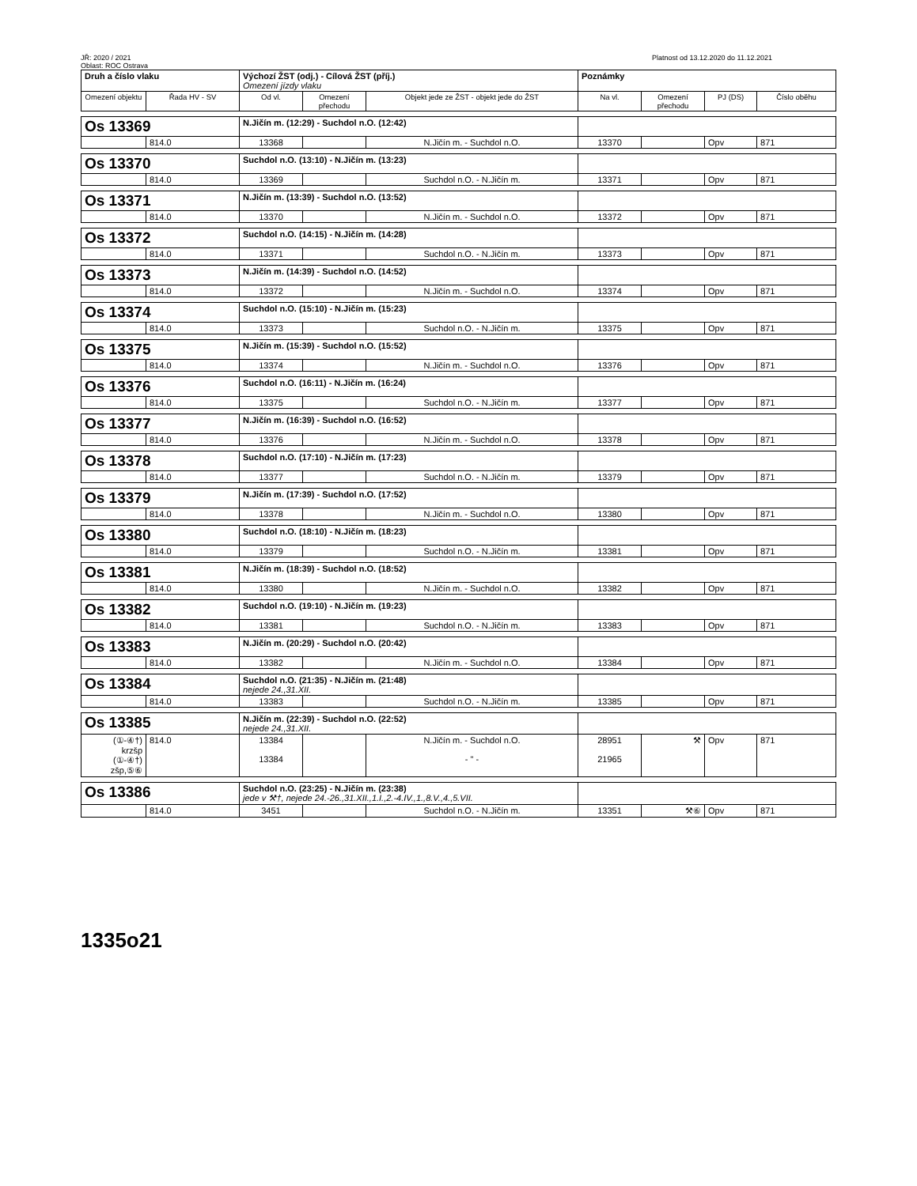JŘ: 2020 / 2021 Platnost od 13.12.2020 do 11.12.2021
Oblast: ROC Ostrava
| Druh a číslo vlaku | | Výchozí ŽST (odj.) - Cílová ŽST (příj.) Omezení jízdy vlaku | | | Poznámky | | | |
| --- | --- | --- | --- | --- | --- | --- | --- | --- |
| Omezení objektu | Řada HV - SV | Od vl. | Omezení přechodu | Objekt jede ze ŽST - objekt jede do ŽST | Na vl. | Omezení přechodu | PJ (DS) | Číslo oběhu |
| Os 13369 | | N.Jičín m. (12:29) - Suchdol n.O. (12:42) | | | | | | |
| | 814.0 | 13368 | | N.Jičín m. - Suchdol n.O. | 13370 | | Opv | 871 |
| Os 13370 | | Suchdol n.O. (13:10) - N.Jičín m. (13:23) | | | | | | |
| | 814.0 | 13369 | | Suchdol n.O. - N.Jičín m. | 13371 | | Opv | 871 |
| Os 13371 | | N.Jičín m. (13:39) - Suchdol n.O. (13:52) | | | | | | |
| | 814.0 | 13370 | | N.Jičín m. - Suchdol n.O. | 13372 | | Opv | 871 |
| Os 13372 | | Suchdol n.O. (14:15) - N.Jičín m. (14:28) | | | | | | |
| | 814.0 | 13371 | | Suchdol n.O. - N.Jičín m. | 13373 | | Opv | 871 |
| Os 13373 | | N.Jičín m. (14:39) - Suchdol n.O. (14:52) | | | | | | |
| | 814.0 | 13372 | | N.Jičín m. - Suchdol n.O. | 13374 | | Opv | 871 |
| Os 13374 | | Suchdol n.O. (15:10) - N.Jičín m. (15:23) | | | | | | |
| | 814.0 | 13373 | | Suchdol n.O. - N.Jičín m. | 13375 | | Opv | 871 |
| Os 13375 | | N.Jičín m. (15:39) - Suchdol n.O. (15:52) | | | | | | |
| | 814.0 | 13374 | | N.Jičín m. - Suchdol n.O. | 13376 | | Opv | 871 |
| Os 13376 | | Suchdol n.O. (16:11) - N.Jičín m. (16:24) | | | | | | |
| | 814.0 | 13375 | | Suchdol n.O. - N.Jičín m. | 13377 | | Opv | 871 |
| Os 13377 | | N.Jičín m. (16:39) - Suchdol n.O. (16:52) | | | | | | |
| | 814.0 | 13376 | | N.Jičín m. - Suchdol n.O. | 13378 | | Opv | 871 |
| Os 13378 | | Suchdol n.O. (17:10) - N.Jičín m. (17:23) | | | | | | |
| | 814.0 | 13377 | | Suchdol n.O. - N.Jičín m. | 13379 | | Opv | 871 |
| Os 13379 | | N.Jičín m. (17:39) - Suchdol n.O. (17:52) | | | | | | |
| | 814.0 | 13378 | | N.Jičín m. - Suchdol n.O. | 13380 | | Opv | 871 |
| Os 13380 | | Suchdol n.O. (18:10) - N.Jičín m. (18:23) | | | | | | |
| | 814.0 | 13379 | | Suchdol n.O. - N.Jičín m. | 13381 | | Opv | 871 |
| Os 13381 | | N.Jičín m. (18:39) - Suchdol n.O. (18:52) | | | | | | |
| | 814.0 | 13380 | | N.Jičín m. - Suchdol n.O. | 13382 | | Opv | 871 |
| Os 13382 | | Suchdol n.O. (19:10) - N.Jičín m. (19:23) | | | | | | |
| | 814.0 | 13381 | | Suchdol n.O. - N.Jičín m. | 13383 | | Opv | 871 |
| Os 13383 | | N.Jičín m. (20:29) - Suchdol n.O. (20:42) | | | | | | |
| | 814.0 | 13382 | | N.Jičín m. - Suchdol n.O. | 13384 | | Opv | 871 |
| Os 13384 | | Suchdol n.O. (21:35) - N.Jičín m. (21:48) nejede 24.,31.XII. | | | | | | |
| | 814.0 | 13383 | | Suchdol n.O. - N.Jičín m. | 13385 | | Opv | 871 |
| Os 13385 | | N.Jičín m. (22:39) - Suchdol n.O. (22:52) nejede 24.,31.XII. | | | | | | |
| (①-④†) krzšp (①-④†) zšp,⑤⑥ | 814.0 | 13384 13384 | | N.Jičín m. - Suchdol n.O. - " - | 28951 21965 | ⚒ | Opv | 871 |
| Os 13386 | | Suchdol n.O. (23:25) - N.Jičín m. (23:38) jede v ⚒†, nejede 24.-26.,31.XII.,1.I.,2.-4.IV.,1.,8.V.,4.,5.VII. | | | | | | |
| | 814.0 | 3451 | | Suchdol n.O. - N.Jičín m. | 13351 | ⚒⑥ | Opv | 871 |
1335o21